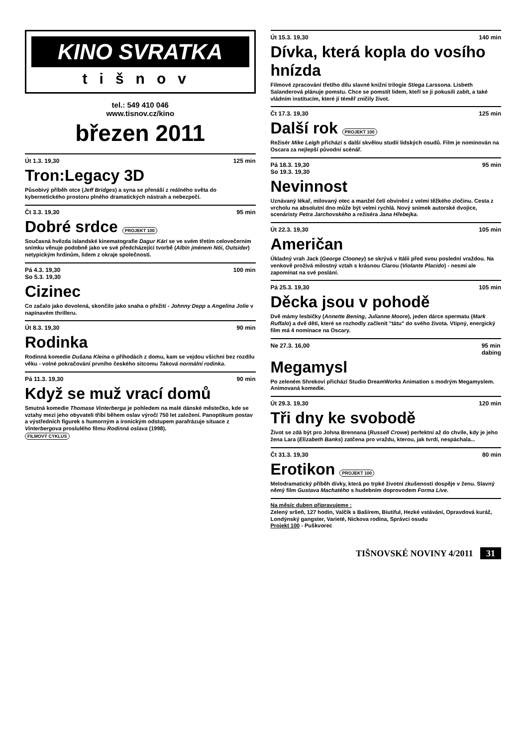KINO SVRATKA
tišnov
tel.: 549 410 046
www.tisnov.cz/kino
březen 2011
Út 1.3. 19,30 125 min
Tron:Legacy 3D
Působivý příběh otce (Jeff Bridges) a syna se přenáší z reálného světa do kybernetického prostoru plného dramatických nástrah a nebezpečí.
Čt 3.3. 19,30 95 min
Dobré srdce PROJEKT 100
Současná hvězda islandské kinematografie Dagur Kári se ve svém třetím celovečerním snímku věnuje podobně jako ve své předcházející tvorbě (Albín jménem Nói, Outsider) netypickým hrdinům, lidem z okraje společnosti.
Pá 4.3. 19,30
So 5.3. 19,30 100 min
Cizinec
Co začalo jako dovolená, skončilo jako snaha o přežití - Johnny Depp a Angelina Jolie v napínavém thrilleru.
Út 8.3. 19,30 90 min
Rodinka
Rodinná komedie Dušana Kleina o příhodách z domu, kam se vejdou všichni bez rozdílu věku - volné pokračování prvního českého sitcomu Taková normální rodinka.
Pá 11.3. 19,30 90 min
Když se muž vrací domů
Smutná komedie Thomase Vinterberga je pohledem na malé dánské městečko, kde se vztahy mezi jeho obyvateli tříbí během oslav výročí 750 let založení. Panoptikum postav a výstředních figurek s humorným a ironickým odstupem parafrázuje situace z Vinterbergova proslulého filmu Rodinná oslava (1998).
FILMOVÝ CYKLUS
Út 15.3. 19,30 140 min
Dívka, která kopla do vosího hnízda
Filmové zpracování třetího dílu slavné knižní trilogie Stiega Larssona. Lisbeth Salanderová plánuje pomstu. Chce se pomstít lidem, kteří se ji pokusili zabít, a také vládním institucím, které jí téměř zničily život.
Čt 17.3. 19,30 125 min
Další rok PROJEKT 100
Režisér Mike Leigh přichází s další skvělou studií lidských osudů. Film je nominován na Oscara za nejlepší původní scénář.
Pá 18.3. 19,30
So 19.3. 19,30 95 min
Nevinnost
Uznávaný lékař, milovaný otec a manžel čelí obvinění z velmi těžkého zločinu. Cesta z vrcholu na absolutní dno může být velmi rychlá. Nový snímek autorské dvojice, scenáristy Petra Jarchovského a režiséra Jana Hřebejka.
Út 22.3. 19,30 105 min
Američan
Úkladný vrah Jack (George Clooney) se skrývá v Itálii před svou poslední vraždou. Na venkově prožívá milostný vztah s krásnou Clarou (Violante Placido) - nesmí ale zapomínat na své poslání.
Pá 25.3. 19,30 105 min
Děcka jsou v pohodě
Dvě mámy lesbičky (Annette Bening, Julianne Moore), jeden dárce spermatu (Mark Ruffalo) a dvě děti, které se rozhodly začlenit "tátu" do svého života. Vtipný, energický film má 4 nominace na Oscary.
Ne 27.3. 16,00 95 min
dabing
Megamysl
Po zeleném Shrekovi přichází Studio DreamWorks Animation s modrým Megamyslem. Animovaná komedie.
Út 29.3. 19,30 120 min
Tři dny ke svobodě
Život se zdá být pro Johna Brennana (Russell Crowe) perfektní až do chvíle, kdy je jeho žena Lara (Elizabeth Banks) zatčena pro vraždu, kterou, jak tvrdí, nespáchala...
Čt 31.3. 19,30 80 min
Erotikon PROJEKT 100
Melodramatický příběh dívky, která po trpké životní zkušenosti dospěje v ženu. Slavný němý film Gustava Machatého s hudebním doprovodem Forma Live.
Na měsíc duben připravujeme :
Zelený sršeň, 127 hodin, Valčík s Bašírem, Biutiful, Hezké vstávání, Opravdová kuráž, Londýnský gangster, Varieté, Nickova rodina, Správci osudu
Projekt 100 - Puškvorec
TIŠNOVSKÉ NOVINY 4/2011 31